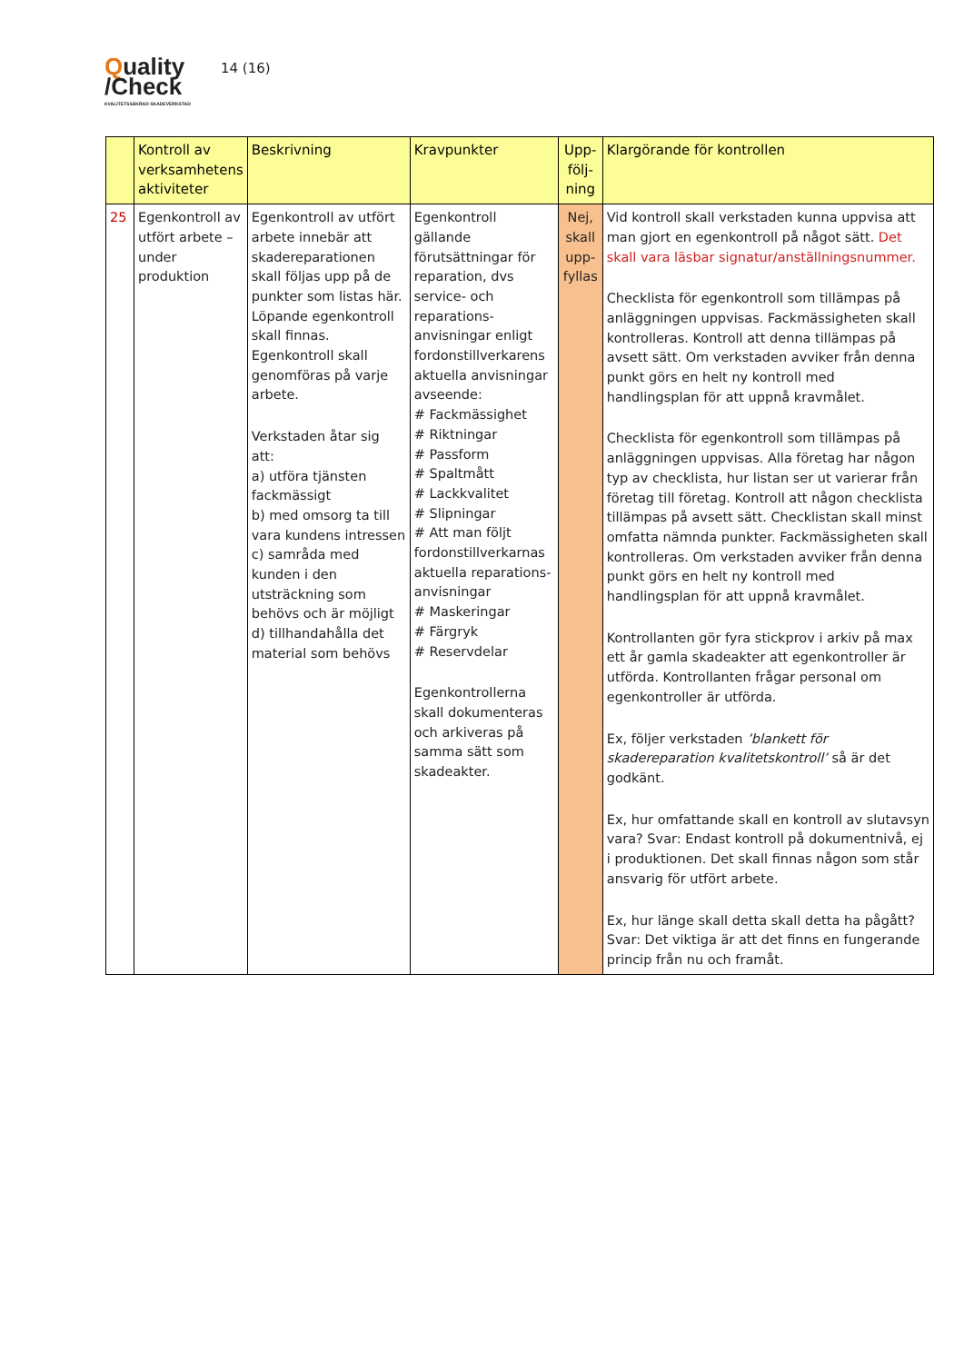Quality
/Check
KVALITETSSÄKRAD SKADEVERKSTAD
14 (16)
| | Kontroll av verksamhetens aktiviteter | Beskrivning | Kravpunkter | Upp-följ-ning | Klargörande för kontrollen |
| --- | --- | --- | --- | --- | --- |
| 25 | Egenkontroll av utfört arbete – under produktion | Egenkontroll av utfört arbete innebär att skadereparationen skall följas upp på de punkter som listas här. Löpande egenkontroll skall finnas. Egenkontroll skall genomföras på varje arbete. Verkstaden åtar sig att: a) utföra tjänsten fackmässigt b) med omsorg ta till vara kundens intressen c) samråda med kunden i den utsträckning som behövs och är möjligt d) tillhandahålla det material som behövs | Egenkontroll gällande förutsättningar för reparation, dvs service- och reparations-anvisningar enligt fordonstillverkarens aktuella anvisningar avseende: # Fackmässighet # Riktningar # Passform # Spaltmått # Lackkvalitet # Slipningar # Att man följt fordonstillverkarnas aktuella reparations-anvisningar # Maskeringar # Färgryk # Reservdelar Egenkontrollerna skall dokumenteras och arkiveras på samma sätt som skadeakter. | Nej, skall upp-fyllas | Vid kontroll skall verkstaden kunna uppvisa att man gjort en egenkontroll på något sätt. Det skall vara läsbar signatur/anställningsnummer. Checklista för egenkontroll som tillämpas på anläggningen uppvisas. Fackmässigheten skall kontrolleras. Kontroll att denna tillämpas på avsett sätt. Om verkstaden avviker från denna punkt görs en helt ny kontroll med handlingsplan för att uppnå kravmålet. Checklista för egenkontroll som tillämpas på anläggningen uppvisas. Alla företag har någon typ av checklista, hur listan ser ut varierar från företag till företag. Kontroll att någon checklista tillämpas på avsett sätt. Checklistan skall minst omfatta nämnda punkter. Fackmässigheten skall kontrolleras. Om verkstaden avviker från denna punkt görs en helt ny kontroll med handlingsplan för att uppnå kravmålet. Kontrollanten gör fyra stickprov i arkiv på max ett år gamla skadeakter att egenkontroller är utförda. Kontrollanten frågar personal om egenkontroller är utförda. Ex, följer verkstaden ’blankett för skadereparation kvalitetskontroll’ så är det godkänt. Ex, hur omfattande skall en kontroll av slutavsyn vara? Svar: Endast kontroll på dokumentnivå, ej i produktionen. Det skall finnas någon som står ansvarig för utfört arbete. Ex, hur länge skall detta skall detta ha pågått? Svar: Det viktiga är att det finns en fungerande princip från nu och framåt. |